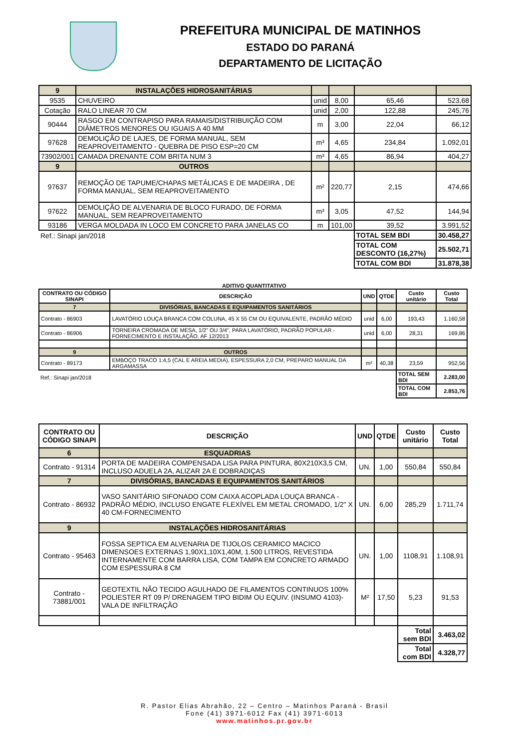PREFEITURA MUNICIPAL DE MATINHOS
ESTADO DO PARANÁ
DEPARTAMENTO DE LICITAÇÃO
| 9 | INSTALAÇÕES HIDROSANITÁRIAS | | | | |
| 9535 | CHUVEIRO | unid | 8,00 | 65,46 | 523,68 |
| Cotação | RALO LINEAR 70 CM | unid | 2,00 | 122,88 | 245,76 |
| 90444 | RASGO EM CONTRAPISO PARA RAMAIS/DISTRIBUIÇÃO COM DIÂMETROS MENORES OU IGUAIS A 40 MM | m | 3,00 | 22,04 | 66,12 |
| 97628 | DEMOLIÇÃO DE LAJES, DE FORMA MANUAL, SEM REAPROVEITAMENTO - QUEBRA DE PISO ESP=20 CM | m³ | 4,65 | 234,84 | 1.092,01 |
| 73902/001 | CAMADA DRENANTE COM BRITA NUM 3 | m³ | 4,65 | 86,94 | 404,27 |
| 9 | OUTROS | | | | |
| 97637 | REMOÇÃO DE TAPUME/CHAPAS METÁLICAS E DE MADEIRA , DE FORMA MANUAL, SEM REAPROVEITAMENTO | m² | 220,77 | 2,15 | 474,66 |
| 97622 | DEMOLIÇÃO DE ALVENARIA DE BLOCO FURADO, DE FORMA MANUAL, SEM REAPROVEITAMENTO | m³ | 3,05 | 47,52 | 144,94 |
| 93186 | VERGA MOLDADA IN LOCO EM CONCRETO PARA JANELAS CO | m | 101,00 | 39,52 | 3.991,52 |
| Ref.: Sinapi jan/2018 | | | | TOTAL SEM BDI | 30.458,27 |
| | | | | TOTAL COM DESCONTO (16,27%) | 25.502,71 |
| | | | | TOTAL COM BDI | 31.878,38 |
ADITIVO QUANTITATIVO
| CONTRATO OU CÓDIGO SINAPI | DESCRIÇÃO | UND | QTDE | Custo unitário | Custo Total |
| --- | --- | --- | --- | --- | --- |
| 7 | DIVISÓRIAS, BANCADAS E EQUIPAMENTOS SANITÁRIOS | | | | |
| Contrato - 86903 | LAVATÓRIO LOUÇA BRANCA COM COLUNA, 45 X 55 CM OU EQUIVALENTE, PADRÃO MÉDIO | unid | 6,00 | 193,43 | 1.160,58 |
| Contrato - 86906 | TORNEIRA CROMADA DE MESA, 1/2" OU 3/4", PARA LAVATÓRIO, PADRÃO POPULAR - FORNECIMENTO E INSTALAÇÃO. AF 12/2013 | unid | 6,00 | 28,31 | 169,86 |
| 9 | OUTROS | | | | |
| Contrato - 89173 | EMBOÇO TRACO 1:4,5 (CAL E AREIA MEDIA), ESPESSURA 2,0 CM, PREPARO MANUAL DA ARGAMASSA | m² | 40,38 | 23,59 | 952,56 |
| Ref.: Sinapi jan/2018 | | | | TOTAL SEM BDI | 2.283,00 |
| | | | | TOTAL COM BDI | 2.853,76 |
| CONTRATO OU CÓDIGO SINAPI | DESCRIÇÃO | UND | QTDE | Custo unitário | Custo Total |
| --- | --- | --- | --- | --- | --- |
| 6 | ESQUADRIAS | | | | |
| Contrato - 91314 | PORTA DE MADEIRA COMPENSADA LISA PARA PINTURA, 80X210X3,5 CM, INCLUSO ADUELA 2A, ALIZAR 2A E DOBRADIÇAS | UN. | 1,00 | 550,84 | 550,84 |
| 7 | DIVISÓRIAS, BANCADAS E EQUIPAMENTOS SANITÁRIOS | | | | |
| Contrato - 86932 | VASO SANITÁRIO SIFONADO COM CAIXA ACOPLADA LOUÇA BRANCA - PADRÃO MÉDIO, INCLUSO ENGATE FLEXÍVEL EM METAL CROMADO, 1/2" X 40 CM-FORNECIMENTO | UN. | 6,00 | 285,29 | 1.711,74 |
| 9 | INSTALAÇÕES HIDROSANITÁRIAS | | | | |
| Contrato - 95463 | FOSSA SEPTICA EM ALVENARIA DE TIJOLOS CERAMICO MACICO DIMENSOES EXTERNAS 1,90X1,10X1,40M, 1.500 LITROS, REVESTIDA INTERNAMENTE COM BARRA LISA, COM TAMPA EM CONCRETO ARMADO COM ESPESSURA 8 CM | UN. | 1,00 | 1108,91 | 1.108,91 |
| Contrato - 73881/001 | GEOTEXTIL NÃO TECIDO AGULHADO DE FILAMENTOS CONTINUOS 100% POLIESTER RT 09 P/ DRENAGEM TIPO BIDIM OU EQUIV. (INSUMO 4103)- VALA DE INFILTRAÇÃO | M² | 17,50 | 5,23 | 91,53 |
| | | | | Total sem BDI | 3.463,02 |
| | | | | Total com BDI | 4.328,77 |
R. Pastor Elias Abrahão, 22 – Centro – Matinhos Paraná - Brasil
Fone (41) 3971-6012 Fax (41) 3971-6013
www.matinhos.pr.gov.br